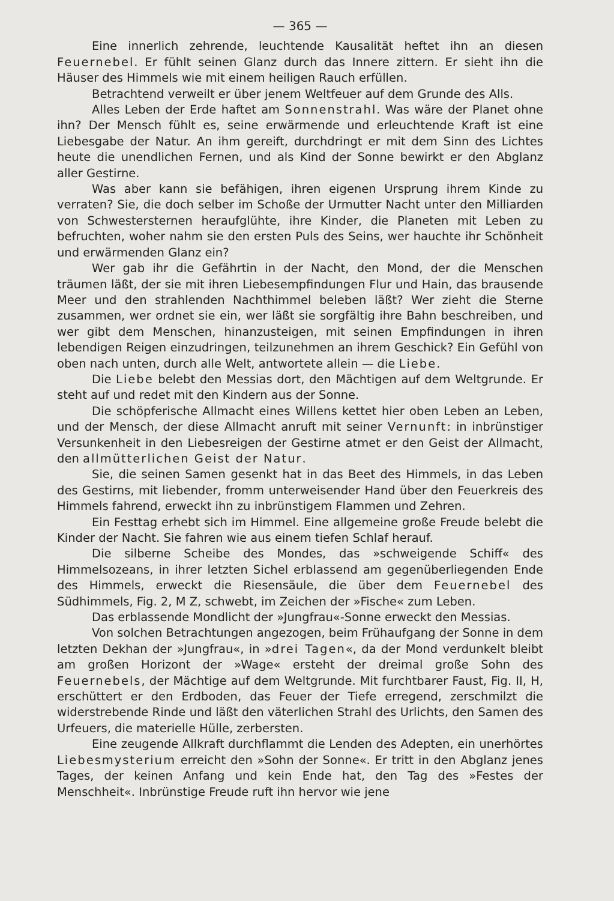— 365 —
Eine innerlich zehrende, leuchtende Kausalität heftet ihn an diesen Feuernebel. Er fühlt seinen Glanz durch das Innere zittern. Er sieht ihn die Häuser des Himmels wie mit einem heiligen Rauch erfüllen.
Betrachtend verweilt er über jenem Weltfeuer auf dem Grunde des Alls.
Alles Leben der Erde haftet am Sonnenstrahl. Was wäre der Planet ohne ihn? Der Mensch fühlt es, seine erwärmende und erleuchtende Kraft ist eine Liebesgabe der Natur. An ihm gereift, durchdringt er mit dem Sinn des Lichtes heute die unendlichen Fernen, und als Kind der Sonne bewirkt er den Abglanz aller Gestirne.
Was aber kann sie befähigen, ihren eigenen Ursprung ihrem Kinde zu verraten? Sie, die doch selber im Schoße der Urmutter Nacht unter den Milliarden von Schwestersternen heraufglühte, ihre Kinder, die Planeten mit Leben zu befruchten, woher nahm sie den ersten Puls des Seins, wer hauchte ihr Schönheit und erwärmenden Glanz ein?
Wer gab ihr die Gefährtin in der Nacht, den Mond, der die Menschen träumen läßt, der sie mit ihren Liebesempfindungen Flur und Hain, das brausende Meer und den strahlenden Nachthimmel beleben läßt? Wer zieht die Sterne zusammen, wer ordnet sie ein, wer läßt sie sorgfältig ihre Bahn beschreiben, und wer gibt dem Menschen, hinanzusteigen, mit seinen Empfindungen in ihren lebendigen Reigen einzudringen, teilzunehmen an ihrem Geschick? Ein Gefühl von oben nach unten, durch alle Welt, antwortete allein — die Liebe.
Die Liebe belebt den Messias dort, den Mächtigen auf dem Weltgrunde. Er steht auf und redet mit den Kindern aus der Sonne.
Die schöpferische Allmacht eines Willens kettet hier oben Leben an Leben, und der Mensch, der diese Allmacht anruft mit seiner Vernunft: in inbrünstiger Versunkenheit in den Liebesreigen der Gestirne atmet er den Geist der Allmacht, den allmütterlichen Geist der Natur.
Sie, die seinen Samen gesenkt hat in das Beet des Himmels, in das Leben des Gestirns, mit liebender, fromm unterweisender Hand über den Feuerkreis des Himmels fahrend, erweckt ihn zu inbrünstigem Flammen und Zehren.
Ein Festtag erhebt sich im Himmel. Eine allgemeine große Freude belebt die Kinder der Nacht. Sie fahren wie aus einem tiefen Schlaf herauf.
Die silberne Scheibe des Mondes, das »schweigende Schiff« des Himmelsozeans, in ihrer letzten Sichel erblassend am gegenüberliegenden Ende des Himmels, erweckt die Riesensäule, die über dem Feuernebel des Südhimmels, Fig. 2, M Z, schwebt, im Zeichen der »Fische« zum Leben.
Das erblassende Mondlicht der »Jungfrau«-Sonne erweckt den Messias.
Von solchen Betrachtungen angezogen, beim Frühaufgang der Sonne in dem letzten Dekhan der »Jungfrau«, in »drei Tagen«, da der Mond verdunkelt bleibt am großen Horizont der »Wage« ersteht der dreimal große Sohn des Feuernebels, der Mächtige auf dem Weltgrunde. Mit furchtbarer Faust, Fig. II, H, erschüttert er den Erdboden, das Feuer der Tiefe erregend, zerschmilzt die widerstrebende Rinde und läßt den väterlichen Strahl des Urlichts, den Samen des Urfeuers, die materielle Hülle, zerbersten.
Eine zeugende Allkraft durchflammt die Lenden des Adepten, ein unerhörtes Liebesmysterium erreicht den »Sohn der Sonne«. Er tritt in den Abglanz jenes Tages, der keinen Anfang und kein Ende hat, den Tag des »Festes der Menschheit«. Inbrünstige Freude ruft ihn hervor wie jene